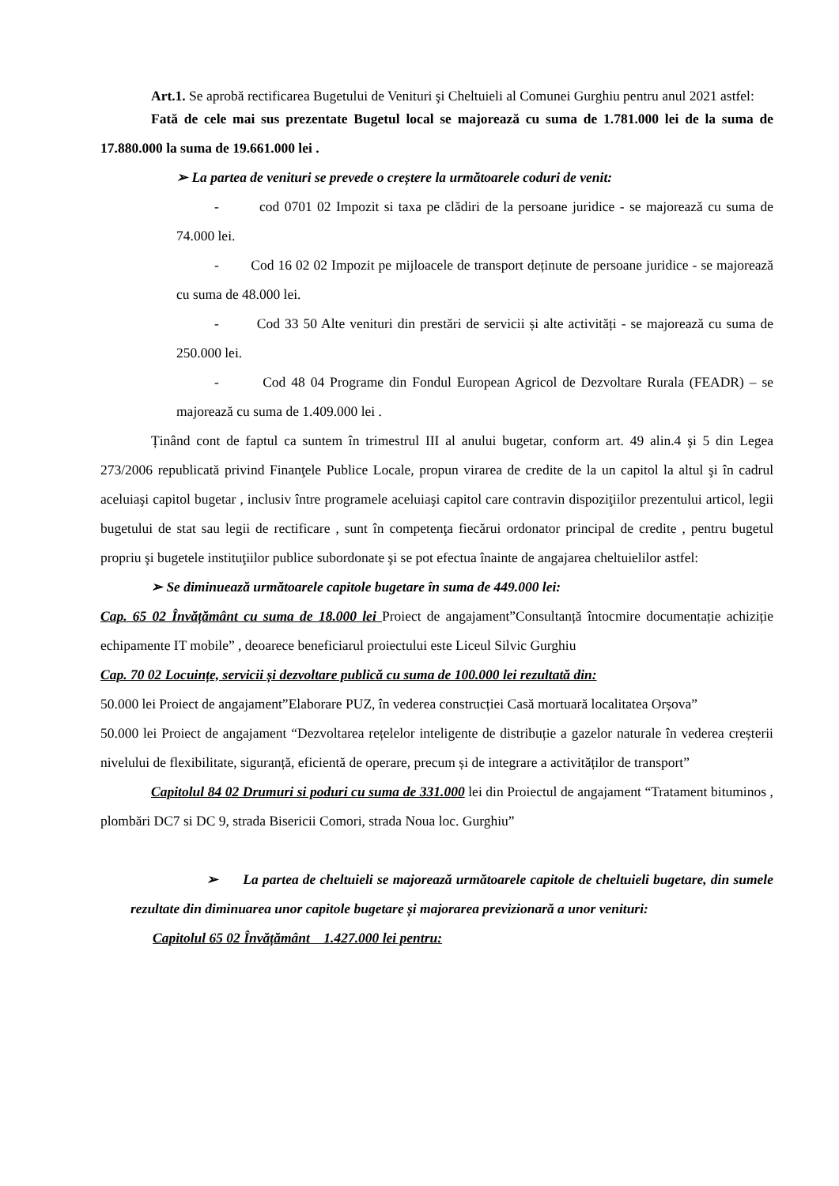Art.1. Se aprobă rectificarea Bugetului de Venituri şi Cheltuieli al Comunei Gurghiu pentru anul 2021 astfel:
Fată de cele mai sus prezentate Bugetul local se majorează cu suma de 1.781.000 lei de la suma de 17.880.000 la suma de 19.661.000 lei .
➢ La partea de venituri se prevede o creștere la următoarele coduri de venit:
- cod 0701 02 Impozit si taxa pe clădiri de la persoane juridice - se majorează cu suma de 74.000 lei.
- Cod 16 02 02 Impozit pe mijloacele de transport deținute de persoane juridice - se majorează cu suma de 48.000 lei.
- Cod 33 50 Alte venituri din prestări de servicii și alte activități - se majorează cu suma de 250.000 lei.
- Cod 48 04 Programe din Fondul European Agricol de Dezvoltare Rurala (FEADR) – se majorează cu suma de 1.409.000 lei .
Ținând cont de faptul ca suntem în trimestrul III al anului bugetar, conform art. 49 alin.4 şi 5 din Legea 273/2006 republicată privind Finanţele Publice Locale, propun virarea de credite de la un capitol la altul şi în cadrul aceluiaşi capitol bugetar , inclusiv între programele aceluiaşi capitol care contravin dispoziţiilor prezentului articol, legii bugetului de stat sau legii de rectificare , sunt în competenţa fiecărui ordonator principal de credite , pentru bugetul propriu şi bugetele instituţiilor publice subordonate şi se pot efectua înainte de angajarea cheltuielilor astfel:
➢ Se diminuează următoarele capitole bugetare în suma de 449.000 lei:
Cap. 65 02 Învățământ cu suma de 18.000 lei Proiect de angajament”Consultanță întocmire documentație achiziție echipamente IT mobile” , deoarece beneficiarul proiectului este Liceul Silvic Gurghiu
Cap. 70 02 Locuințe, servicii și dezvoltare publică cu suma de 100.000 lei rezultată din:
50.000 lei Proiect de angajament”Elaborare PUZ, în vederea construcției Casă mortuară localitatea Orșova”
50.000 lei Proiect de angajament “Dezvoltarea rețelelor inteligente de distribuție a gazelor naturale în vederea creșterii nivelului de flexibilitate, siguranță, eficientă de operare, precum și de integrare a activităților de transport”
Capitolul 84 02 Drumuri si poduri cu suma de 331.000 lei din Proiectul de angajament “Tratament bituminos , plombări DC7 si DC 9, strada Bisericii Comori, strada Noua loc. Gurghiu”
➢ La partea de cheltuieli se majorează următoarele capitole de cheltuieli bugetare, din sumele rezultate din diminuarea unor capitole bugetare și majorarea previzionară a unor venituri:
Capitolul 65 02 Învățământ 1.427.000 lei pentru: